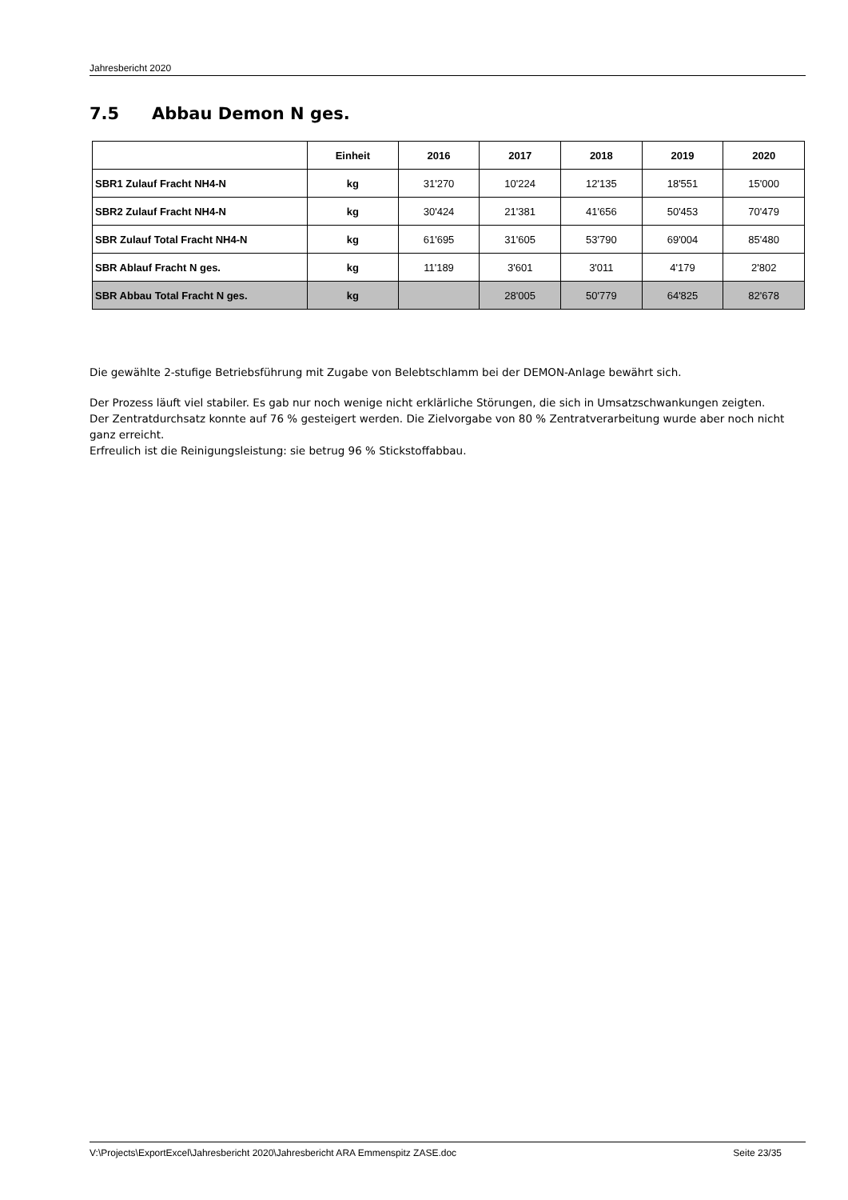Jahresbericht 2020
7.5 Abbau Demon N ges.
| | Einheit | 2016 | 2017 | 2018 | 2019 | 2020 |
| --- | --- | --- | --- | --- | --- | --- |
| SBR1 Zulauf Fracht NH4-N | kg | 31'270 | 10'224 | 12'135 | 18'551 | 15'000 |
| SBR2 Zulauf Fracht NH4-N | kg | 30'424 | 21'381 | 41'656 | 50'453 | 70'479 |
| SBR Zulauf Total Fracht NH4-N | kg | 61'695 | 31'605 | 53'790 | 69'004 | 85'480 |
| SBR Ablauf Fracht N ges. | kg | 11'189 | 3'601 | 3'011 | 4'179 | 2'802 |
| SBR Abbau Total Fracht N ges. | kg | | 28'005 | 50'779 | 64'825 | 82'678 |
Die gewählte 2-stufige Betriebsführung mit Zugabe von Belebtschlamm bei der DEMON-Anlage bewährt sich.
Der Prozess läuft viel stabiler. Es gab nur noch wenige nicht erklärliche Störungen, die sich in Umsatzschwankungen zeigten.
Der Zentratdurchsatz konnte auf 76 % gesteigert werden. Die Zielvorgabe von 80 % Zentratverarbeitung wurde aber noch nicht ganz erreicht.
Erfreulich ist die Reinigungsleistung: sie betrug 96 % Stickstoffabbau.
V:\Projects\ExportExcel\Jahresbericht 2020\Jahresbericht ARA Emmenspitz ZASE.doc Seite 23/35